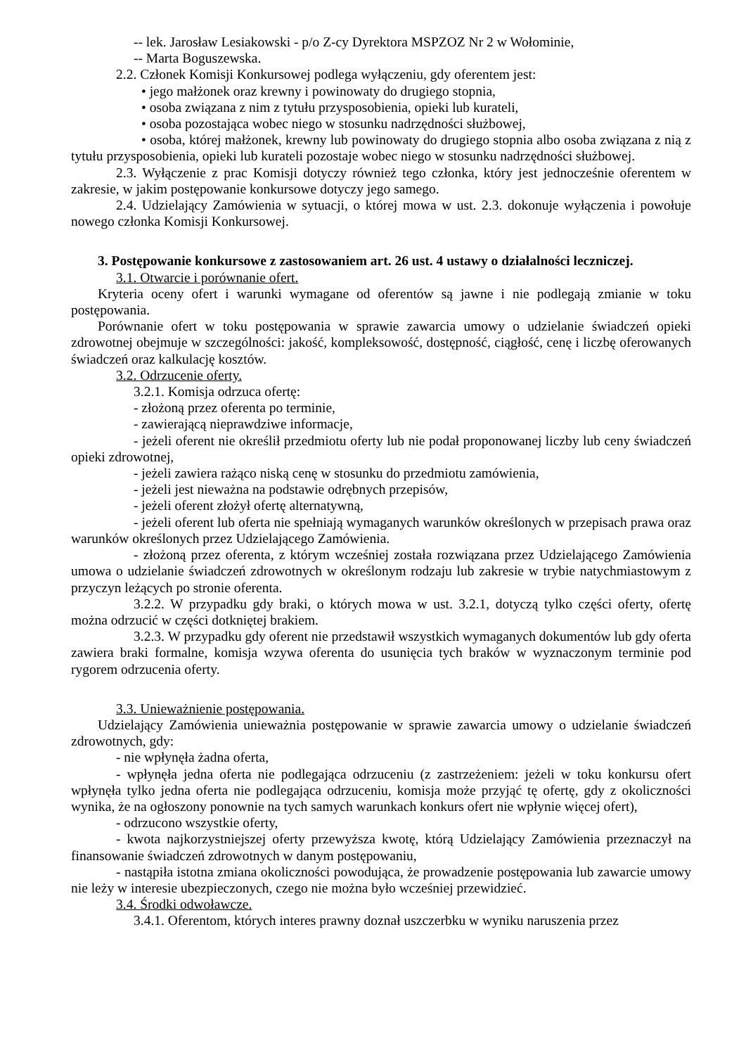-- lek. Jarosław Lesiakowski - p/o Z-cy Dyrektora MSPZOZ Nr 2 w Wołominie,
-- Marta Boguszewska.
2.2. Członek Komisji Konkursowej podlega wyłączeniu, gdy oferentem jest:
• jego małżonek oraz krewny i powinowaty do drugiego stopnia,
• osoba związana z nim z tytułu przysposobienia, opieki lub kurateli,
• osoba pozostająca wobec niego w stosunku nadrzędności służbowej,
• osoba, której małżonek, krewny lub powinowaty do drugiego stopnia albo osoba związana z nią z tytułu przysposobienia, opieki lub kurateli pozostaje wobec niego w stosunku nadrzędności służbowej.
2.3. Wyłączenie z prac Komisji dotyczy również tego członka, który jest jednocześnie oferentem w zakresie, w jakim postępowanie konkursowe dotyczy jego samego.
2.4. Udzielający Zamówienia w sytuacji, o której mowa w ust. 2.3. dokonuje wyłączenia i powołuje nowego członka Komisji Konkursowej.
3. Postępowanie konkursowe z zastosowaniem art. 26 ust. 4 ustawy o działalności leczniczej.
3.1. Otwarcie i porównanie ofert.
Kryteria oceny ofert i warunki wymagane od oferentów są jawne i nie podlegają zmianie w toku postępowania.
Porównanie ofert w toku postępowania w sprawie zawarcia umowy o udzielanie świadczeń opieki zdrowotnej obejmuje w szczególności: jakość, kompleksowość, dostępność, ciągłość, cenę i liczbę oferowanych świadczeń oraz kalkulację kosztów.
3.2. Odrzucenie oferty.
3.2.1. Komisja odrzuca ofertę:
- złożoną przez oferenta po terminie,
- zawierającą nieprawdziwe informacje,
- jeżeli oferent nie określił przedmiotu oferty lub nie podał proponowanej liczby lub ceny świadczeń opieki zdrowotnej,
- jeżeli zawiera rażąco niską cenę w stosunku do przedmiotu zamówienia,
- jeżeli jest nieważna na podstawie odrębnych przepisów,
- jeżeli oferent złożył ofertę alternatywną,
- jeżeli oferent lub oferta nie spełniają wymaganych warunków określonych w przepisach prawa oraz warunków określonych przez Udzielającego Zamówienia.
- złożoną przez oferenta, z którym wcześniej została rozwiązana przez Udzielającego Zamówienia umowa o udzielanie świadczeń zdrowotnych w określonym rodzaju lub zakresie w trybie natychmiastowym z przyczyn leżących po stronie oferenta.
3.2.2. W przypadku gdy braki, o których mowa w ust. 3.2.1, dotyczą tylko części oferty, ofertę można odrzucić w części dotkniętej brakiem.
3.2.3. W przypadku gdy oferent nie przedstawił wszystkich wymaganych dokumentów lub gdy oferta zawiera braki formalne, komisja wzywa oferenta do usunięcia tych braków w wyznaczonym terminie pod rygorem odrzucenia oferty.
3.3. Unieważnienie postępowania.
Udzielający Zamówienia unieważnia postępowanie w sprawie zawarcia umowy o udzielanie świadczeń zdrowotnych, gdy:
- nie wpłynęła żadna oferta,
- wpłynęła jedna oferta nie podlegająca odrzuceniu (z zastrzeżeniem: jeżeli w toku konkursu ofert wpłynęła tylko jedna oferta nie podlegająca odrzuceniu, komisja może przyjąć tę ofertę, gdy z okoliczności wynika, że na ogłoszony ponownie na tych samych warunkach konkurs ofert nie wpłynie więcej ofert),
- odrzucono wszystkie oferty,
- kwota najkorzystniejszej oferty przewyższa kwotę, którą Udzielający Zamówienia przeznaczył na finansowanie świadczeń zdrowotnych w danym postępowaniu,
- nastąpiła istotna zmiana okoliczności powodująca, że prowadzenie postępowania lub zawarcie umowy nie leży w interesie ubezpieczonych, czego nie można było wcześniej przewidzieć.
3.4. Środki odwoławcze.
3.4.1. Oferentom, których interes prawny doznał uszczerbku w wyniku naruszenia przez